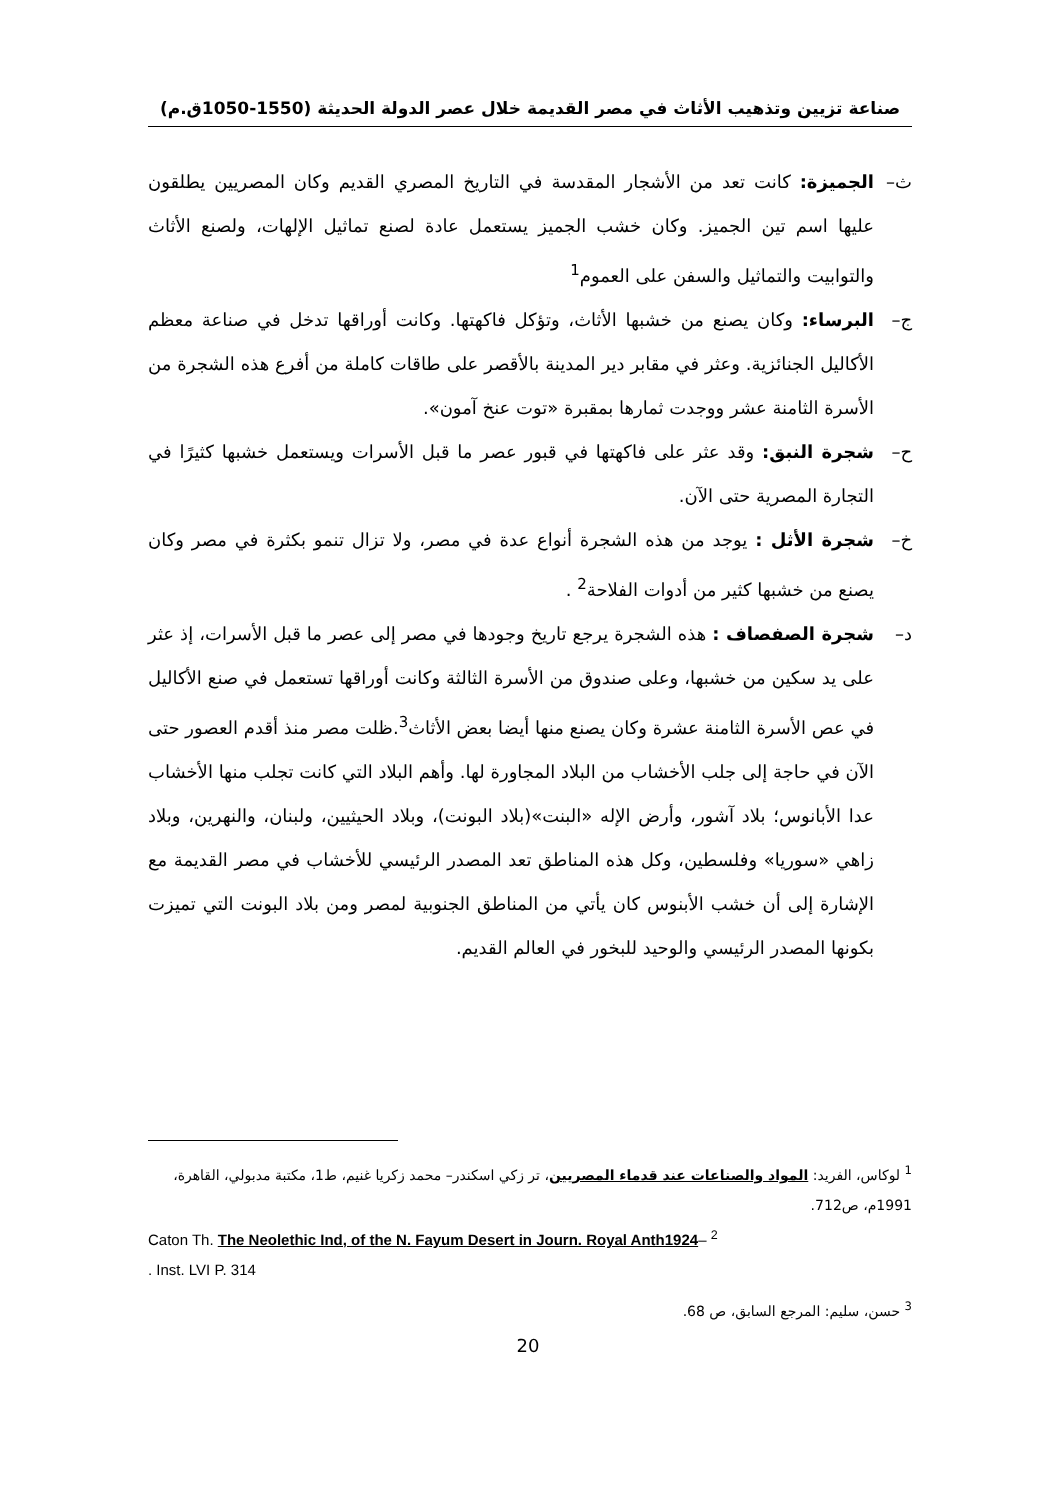صناعة تزيين وتذهيب الأثاث في مصر القديمة خلال عصر الدولة الحديثة (1550-1050ق.م)
ث– الجميزة: كانت تعد من الأشجار المقدسة في التاريخ المصري القديم وكان المصريين يطلقون عليها اسم تين الجميز. وكان خشب الجميز يستعمل عادة لصنع تماثيل الإلهات، ولصنع الأثاث والتوابيت والتماثيل والسفن على العموم<sup>1</sup>
ج– البرساء: وكان يصنع من خشبها الأثاث، وتؤكل فاكهتها. وكانت أوراقها تدخل في صناعة معظم الأكاليل الجنائزية. وعثر في مقابر دير المدينة بالأقصر على طاقات كاملة من أفرع هذه الشجرة من الأسرة الثامنة عشر ووجدت ثمارها بمقبرة «توت عنخ آمون».
ح– شجرة النبق: وقد عثر على فاكهتها في قبور عصر ما قبل الأسرات ويستعمل خشبها كثيرًا في التجارة المصرية حتى الآن.
خ– شجرة الأثل : يوجد من هذه الشجرة أنواع عدة في مصر، ولا تزال تنمو بكثرة في مصر وكان يصنع من خشبها كثير من أدوات الفلاحة<sup>2</sup> .
د– شجرة الصفصاف : هذه الشجرة يرجع تاريخ وجودها في مصر إلى عصر ما قبل الأسرات، إذ عثر على يد سكين من خشبها، وعلى صندوق من الأسرة الثالثة وكانت أوراقها تستعمل في صنع الأكاليل في عص الأسرة الثامنة عشرة وكان يصنع منها أيضا بعض الأثاث<sup>3</sup>.ظلت مصر منذ أقدم العصور حتى الآن في حاجة إلى جلب الأخشاب من البلاد المجاورة لها. وأهم البلاد التي كانت تجلب منها الأخشاب عدا الأبانوس؛ بلاد آشور، وأرض الإله «البنت»(بلاد البونت)، وبلاد الحيثيين، ولبنان، والنهرين، وبلاد زاهي «سوريا» وفلسطين، وكل هذه المناطق تعد المصدر الرئيسي للأخشاب في مصر القديمة مع الإشارة إلى أن خشب الأبنوس كان يأتي من المناطق الجنوبية لمصر ومن بلاد البونت التي تميزت بكونها المصدر الرئيسي والوحيد للبخور في العالم القديم.
<sup>1</sup> لوكاس، الفريد: المواد والصناعات عند قدماء المصريين، تر زكي اسكندر– محمد زكريا غنيم، ط1، مكتبة مدبولي، القاهرة، 1991م، ص712.
Caton Th. The Neolethic Ind, of the N. Fayum Desert in Journ. Royal Anth1924– <sup>2</sup>
. Inst. LVI P. 314
<sup>3</sup> حسن، سليم: المرجع السابق، ص 68.
20